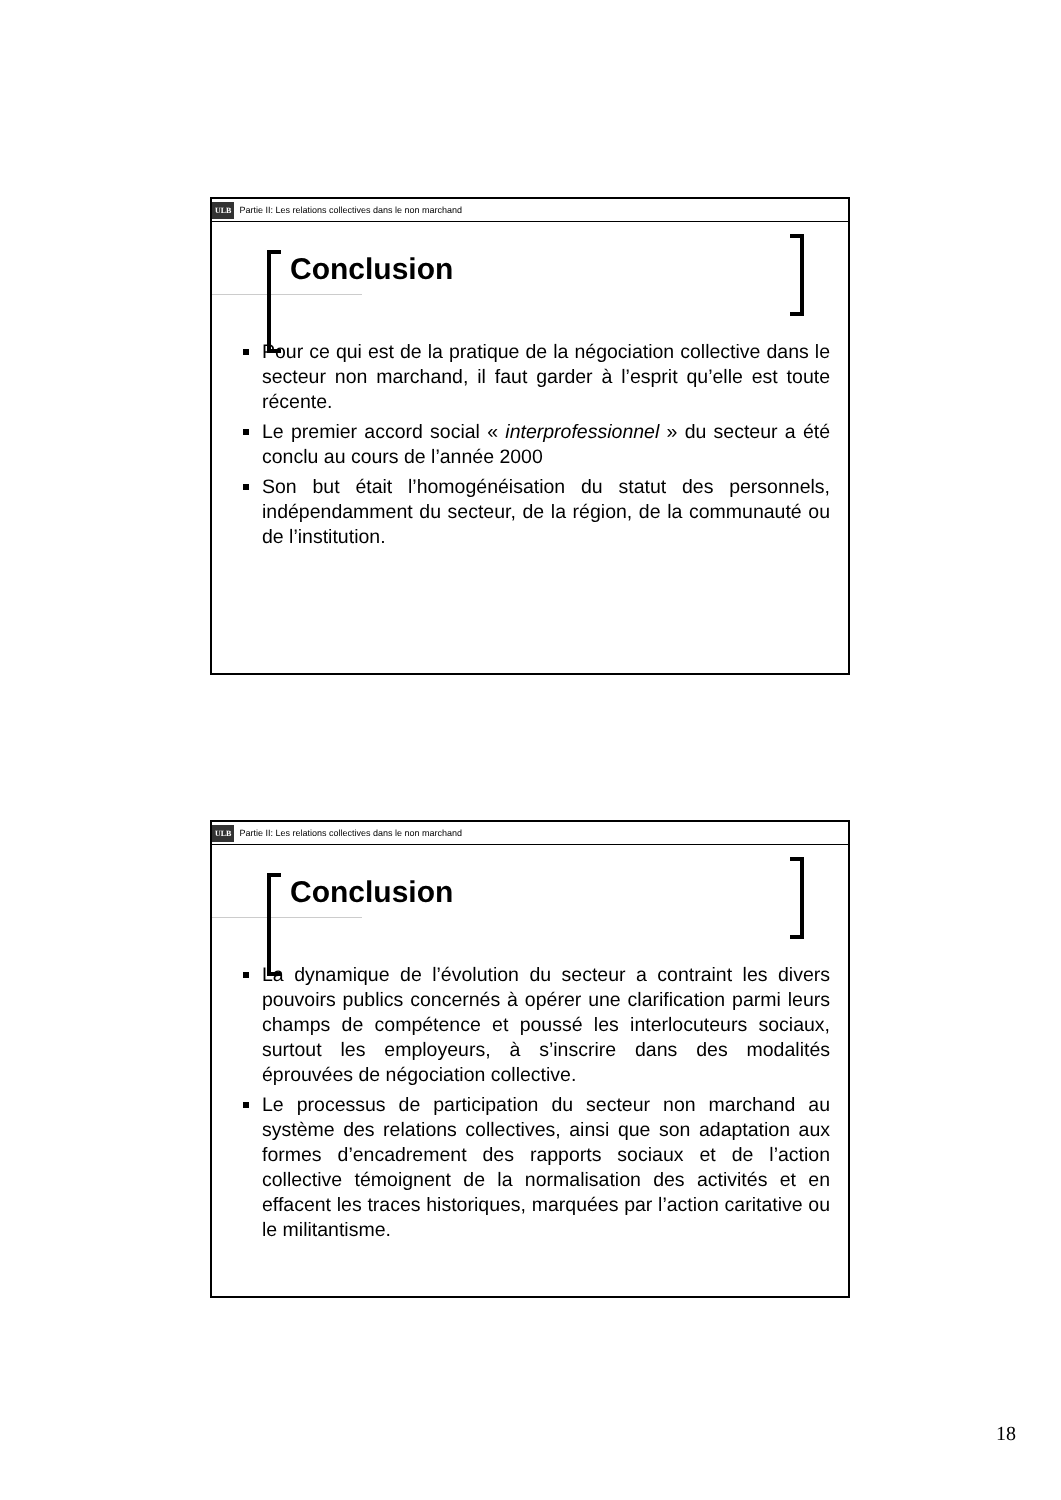ULB Partie II: Les relations collectives dans le non marchand
Conclusion
Pour ce qui est de la pratique de la négociation collective dans le secteur non marchand, il faut garder à l’esprit qu’elle est toute récente.
Le premier accord social « interprofessionnel » du secteur a été conclu au cours de l’année 2000
Son but était l’homogénéisation du statut des personnels, indépendamment du secteur, de la région, de la communauté ou de l’institution.
ULB Partie II: Les relations collectives dans le non marchand
Conclusion
La dynamique de l’évolution du secteur a contraint les divers pouvoirs publics concernés à opérer une clarification parmi leurs champs de compétence et poussé les interlocuteurs sociaux, surtout les employeurs, à s’inscrire dans des modalités éprouvées de négociation collective.
Le processus de participation du secteur non marchand au système des relations collectives, ainsi que son adaptation aux formes d’encadrement des rapports sociaux et de l’action collective témoignent de la normalisation des activités et en effacent les traces historiques, marquées par l’action caritative ou le militantisme.
18